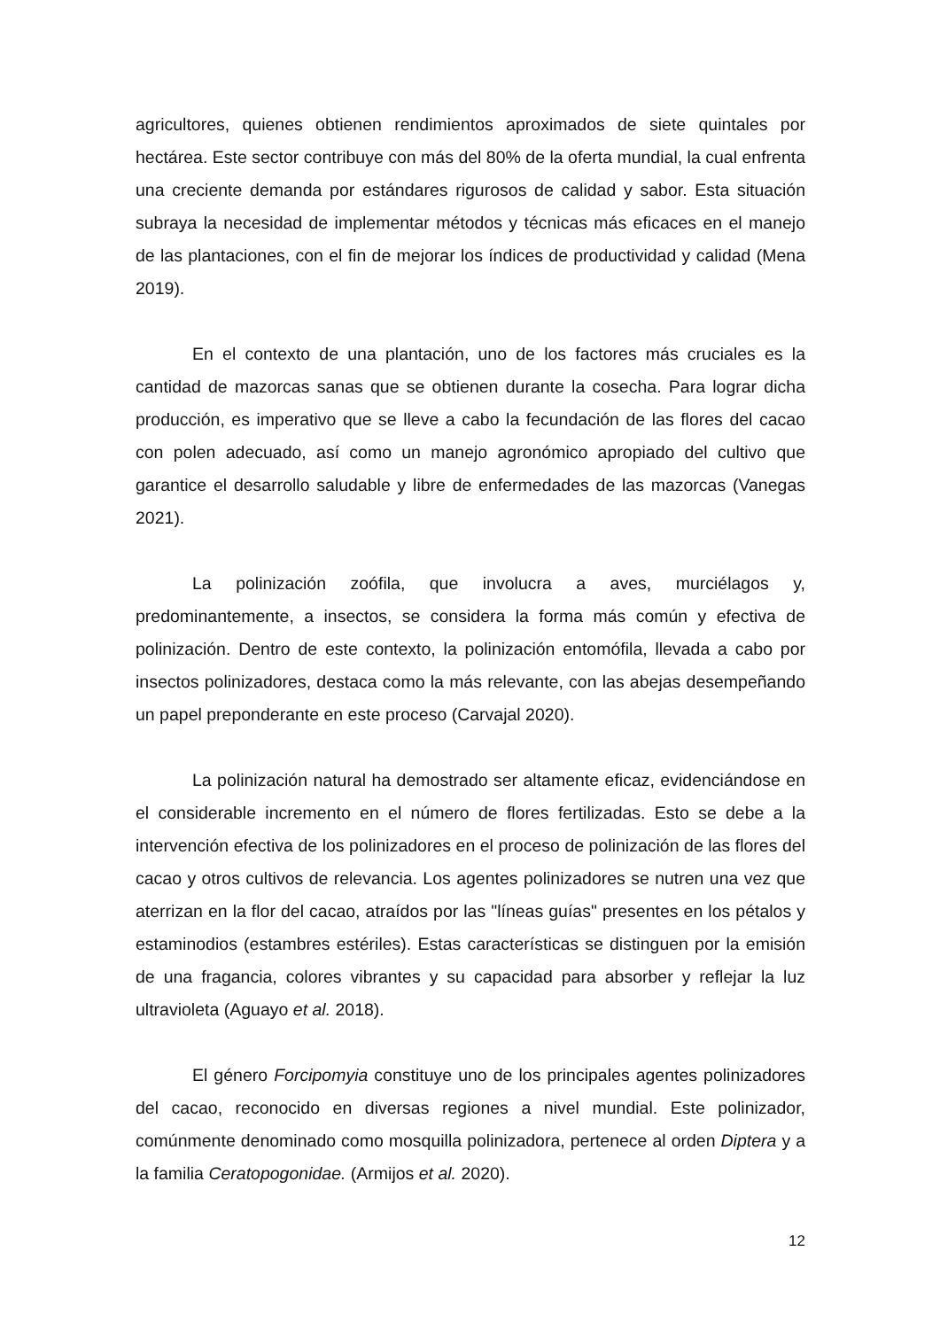agricultores, quienes obtienen rendimientos aproximados de siete quintales por hectárea. Este sector contribuye con más del 80% de la oferta mundial, la cual enfrenta una creciente demanda por estándares rigurosos de calidad y sabor. Esta situación subraya la necesidad de implementar métodos y técnicas más eficaces en el manejo de las plantaciones, con el fin de mejorar los índices de productividad y calidad (Mena 2019).
En el contexto de una plantación, uno de los factores más cruciales es la cantidad de mazorcas sanas que se obtienen durante la cosecha. Para lograr dicha producción, es imperativo que se lleve a cabo la fecundación de las flores del cacao con polen adecuado, así como un manejo agronómico apropiado del cultivo que garantice el desarrollo saludable y libre de enfermedades de las mazorcas (Vanegas 2021).
La polinización zoófila, que involucra a aves, murciélagos y, predominantemente, a insectos, se considera la forma más común y efectiva de polinización. Dentro de este contexto, la polinización entomófila, llevada a cabo por insectos polinizadores, destaca como la más relevante, con las abejas desempeñando un papel preponderante en este proceso (Carvajal 2020).
La polinización natural ha demostrado ser altamente eficaz, evidenciándose en el considerable incremento en el número de flores fertilizadas. Esto se debe a la intervención efectiva de los polinizadores en el proceso de polinización de las flores del cacao y otros cultivos de relevancia. Los agentes polinizadores se nutren una vez que aterrizan en la flor del cacao, atraídos por las "líneas guías" presentes en los pétalos y estaminodios (estambres estériles). Estas características se distinguen por la emisión de una fragancia, colores vibrantes y su capacidad para absorber y reflejar la luz ultravioleta (Aguayo et al. 2018).
El género Forcipomyia constituye uno de los principales agentes polinizadores del cacao, reconocido en diversas regiones a nivel mundial. Este polinizador, comúnmente denominado como mosquilla polinizadora, pertenece al orden Diptera y a la familia Ceratopogonidae. (Armijos et al. 2020).
12